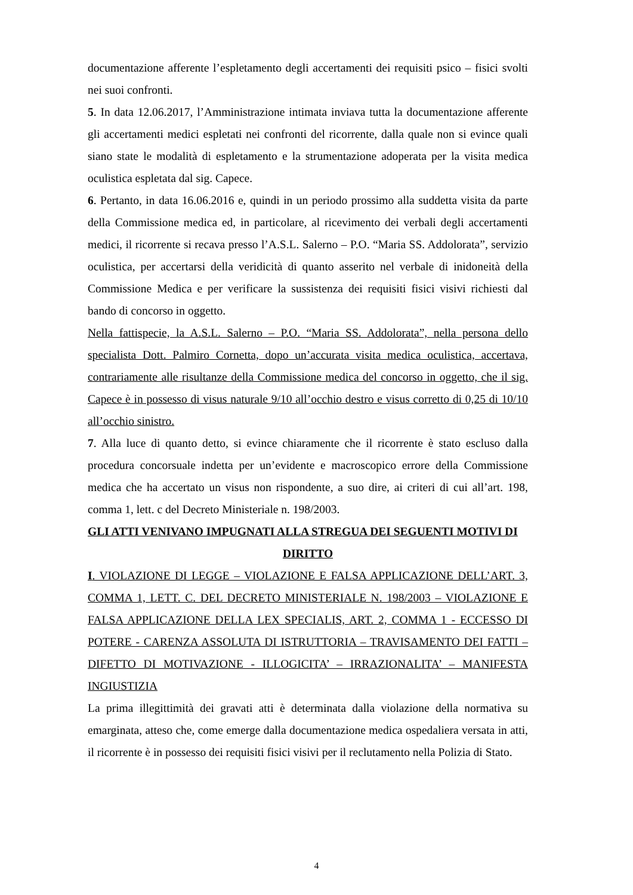documentazione afferente l’espletamento degli accertamenti dei requisiti psico – fisici svolti nei suoi confronti.
5. In data 12.06.2017, l’Amministrazione intimata inviava tutta la documentazione afferente gli accertamenti medici espletati nei confronti del ricorrente, dalla quale non si evince quali siano state le modalità di espletamento e la strumentazione adoperata per la visita medica oculistica espletata dal sig. Capece.
6. Pertanto, in data 16.06.2016 e, quindi in un periodo prossimo alla suddetta visita da parte della Commissione medica ed, in particolare, al ricevimento dei verbali degli accertamenti medici, il ricorrente si recava presso l’A.S.L. Salerno – P.O. “Maria SS. Addolorata”, servizio oculistica, per accertarsi della veridicità di quanto asserito nel verbale di inidoneità della Commissione Medica e per verificare la sussistenza dei requisiti fisici visivi richiesti dal bando di concorso in oggetto.
Nella fattispecie, la A.S.L. Salerno – P.O. “Maria SS. Addolorata”, nella persona dello specialista Dott. Palmiro Cornetta, dopo un’accurata visita medica oculistica, accertava, contrariamente alle risultanze della Commissione medica del concorso in oggetto, che il sig. Capece è in possesso di visus naturale 9/10 all’occhio destro e visus corretto di 0,25 di 10/10 all’occhio sinistro.
7. Alla luce di quanto detto, si evince chiaramente che il ricorrente è stato escluso dalla procedura concorsuale indetta per un’evidente e macroscopico errore della Commissione medica che ha accertato un visus non rispondente, a suo dire, ai criteri di cui all’art. 198, comma 1, lett. c del Decreto Ministeriale n. 198/2003.
GLI ATTI VENIVANO IMPUGNATI ALLA STREGUA DEI SEGUENTI MOTIVI DI
DIRITTO
I. VIOLAZIONE DI LEGGE – VIOLAZIONE E FALSA APPLICAZIONE DELL’ART. 3, COMMA 1, LETT. C. DEL DECRETO MINISTERIALE N. 198/2003 – VIOLAZIONE E FALSA APPLICAZIONE DELLA LEX SPECIALIS, ART. 2, COMMA 1 - ECCESSO DI POTERE - CARENZA ASSOLUTA DI ISTRUTTORIA – TRAVISAMENTO DEI FATTI –DIFETTO DI MOTIVAZIONE - ILLOGICITA’ – IRRAZIONALITA’ – MANIFESTA INGIUSTIZIA
La prima illegittimità dei gravati atti è determinata dalla violazione della normativa su emarginata, atteso che, come emerge dalla documentazione medica ospedaliera versata in atti, il ricorrente è in possesso dei requisiti fisici visivi per il reclutamento nella Polizia di Stato.
4